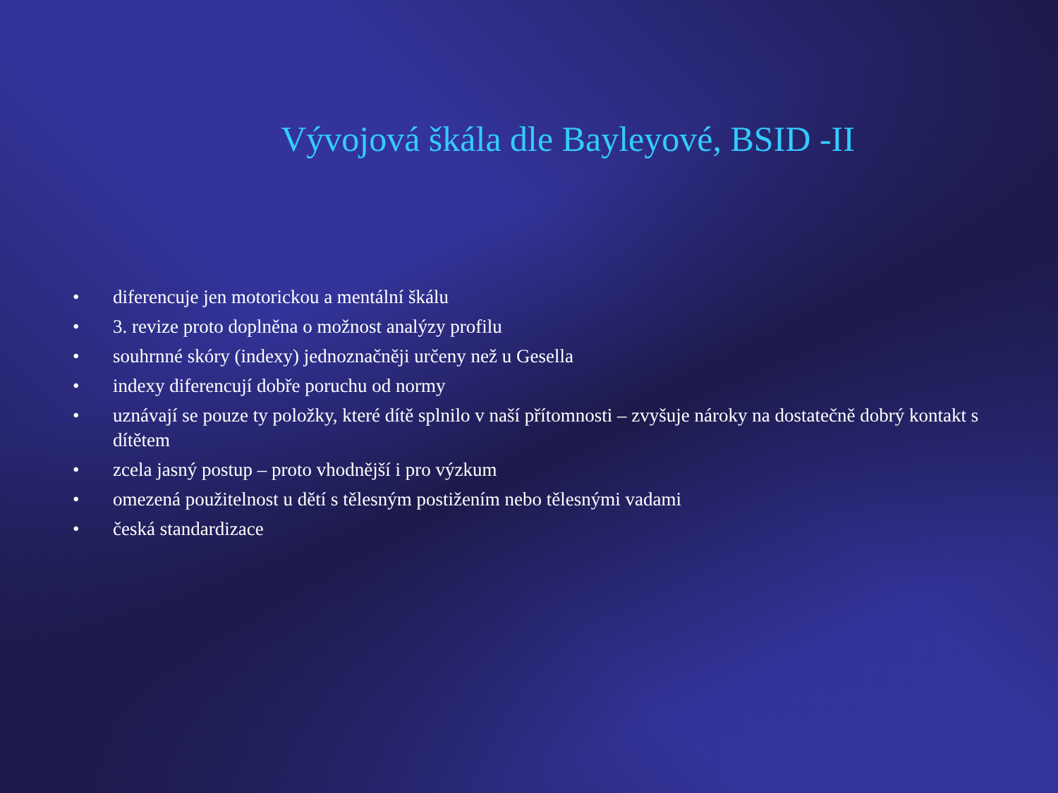Vývojová škála dle Bayleyové, BSID -II
• diferencuje jen motorickou a mentální škálu
• 3. revize proto doplněna o možnost analýzy profilu
• souhrnné skóry (indexy) jednoznačněji určeny než u Gesella
• indexy diferencují dobře poruchu od normy
• uznávají se pouze ty položky, které dítě splnilo v naší přítomnosti – zvyšuje nároky na dostatečně dobrý kontakt s dítětem
• zcela jasný postup – proto vhodnější i pro výzkum
• omezená použitelnost u dětí s tělesným postižením nebo tělesnými vadami
• česká standardizace